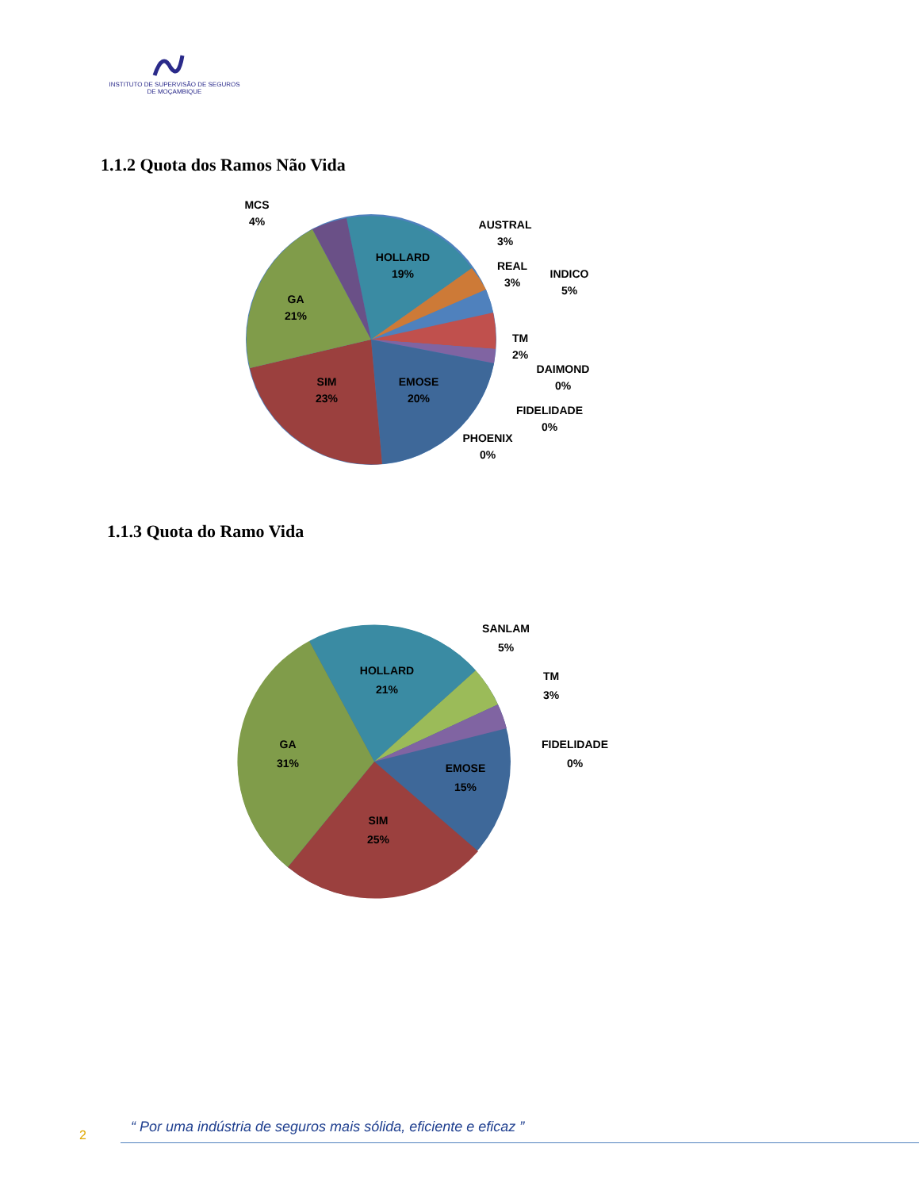INSTITUTO DE SUPERVISÃO DE SEGUROS
DE MOÇAMBIQUE
1.1.2 Quota dos Ramos Não Vida
HOLLARD
19%
GA
21%
SIM
23%
EMOSE
20%
MCS
4%
AUSTRAL
3%
REAL
3%
INDICO
5%
TM
2%
DAIMOND
0%
FIDELIDADE
0%
PHOENIX
0%
1.1.3 Quota do Ramo Vida
HOLLARD
21%
GA
31%
SIM
25%
EMOSE
15%
SANLAM
5%
TM
3%
FIDELIDADE
0%
“ Por uma indústria de seguros mais sólida, eficiente e eficaz ”
2